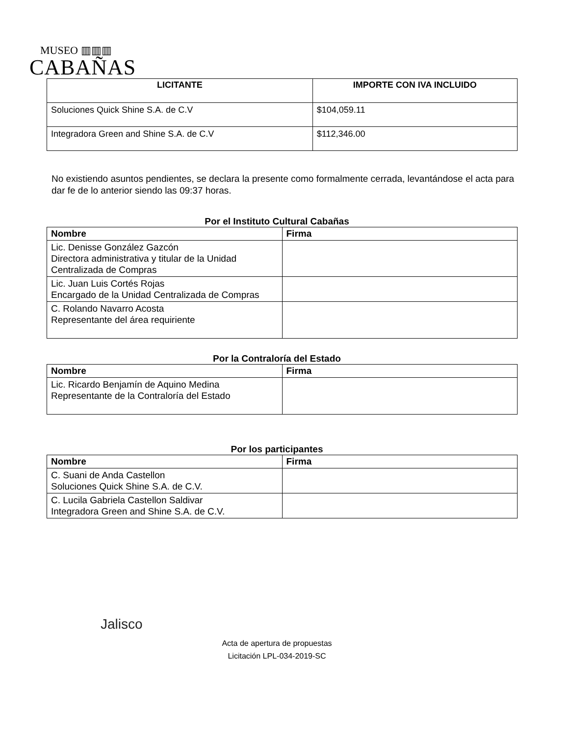MUSEO ▥▥▥
CABAÑAS
| LICITANTE | IMPORTE CON IVA INCLUIDO |
| --- | --- |
| Soluciones Quick Shine S.A. de C.V | $104,059.11 |
| Integradora Green and Shine S.A. de C.V | $112,346.00 |
No existiendo asuntos pendientes, se declara la presente como formalmente cerrada, levantándose el acta para dar fe de lo anterior siendo las 09:37 horas.
Por el Instituto Cultural Cabañas
| Nombre | Firma |
| --- | --- |
| Lic. Denisse González Gazcón Directora administrativa y titular de la Unidad Centralizada de Compras | |
| Lic. Juan Luis Cortés Rojas Encargado de la Unidad Centralizada de Compras | |
| C. Rolando Navarro Acosta Representante del área requiriente | |
Por la Contraloría del Estado
| Nombre | Firma |
| --- | --- |
| Lic. Ricardo Benjamín de Aquino Medina Representante de la Contraloría del Estado | |
Por los participantes
| Nombre | Firma |
| --- | --- |
| C. Suani de Anda Castellon Soluciones Quick Shine S.A. de C.V. | |
| C. Lucila Gabriela Castellon Saldivar Integradora Green and Shine S.A. de C.V. | |
Jalisco
Acta de apertura de propuestas
Licitación LPL-034-2019-SC